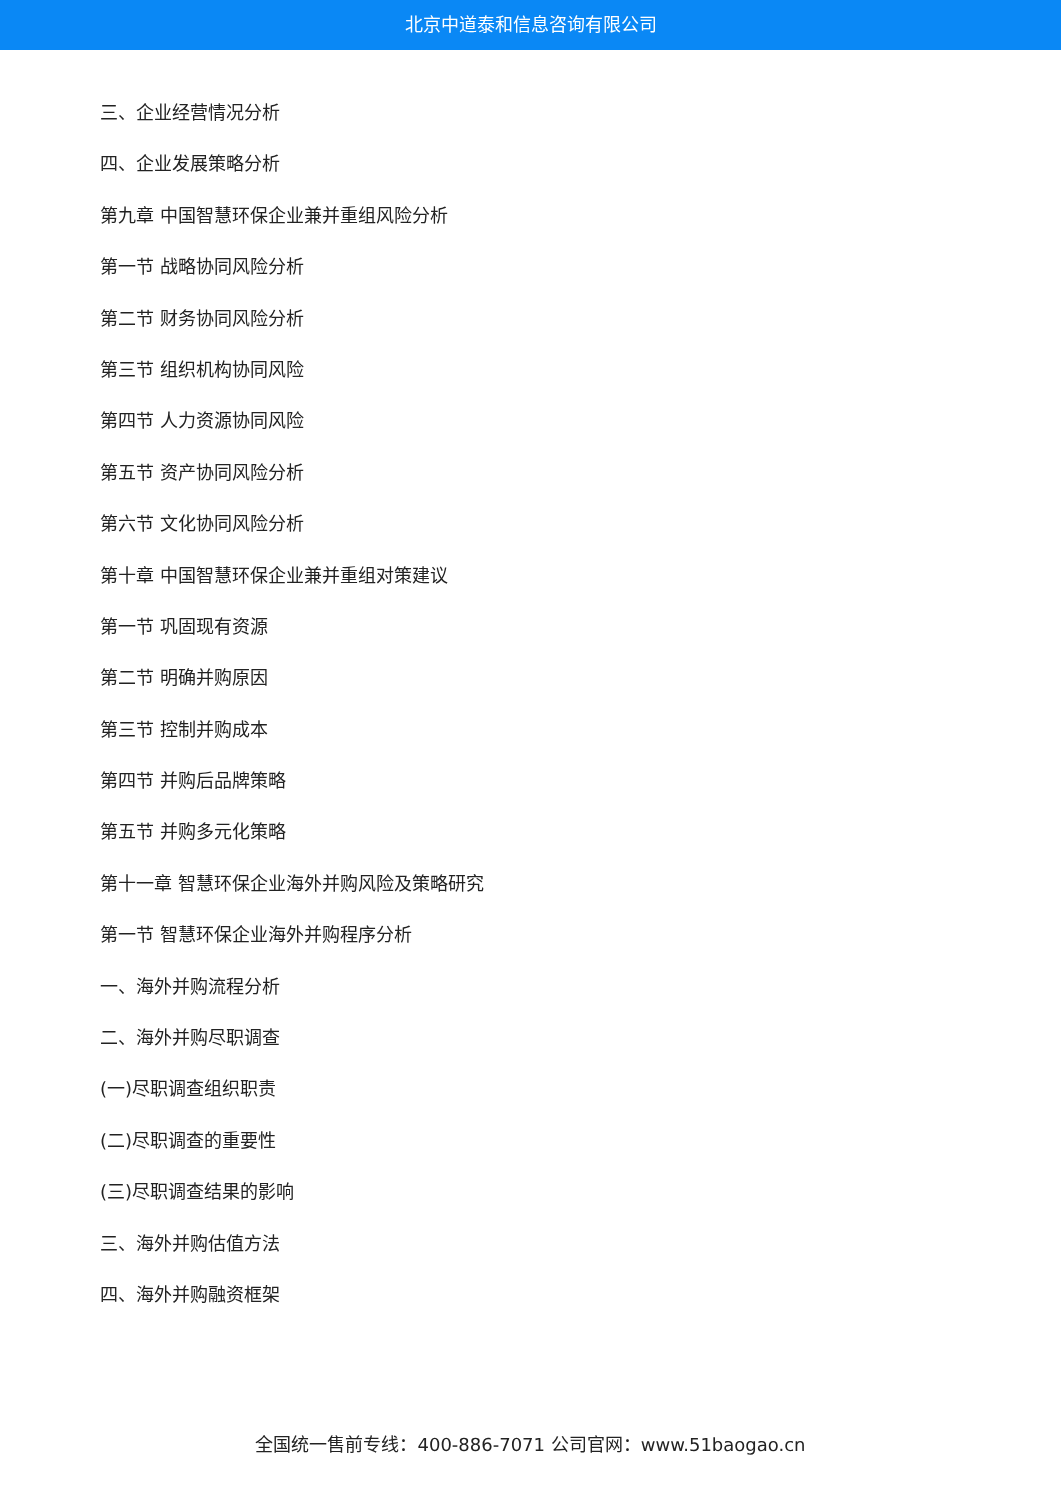北京中道泰和信息咨询有限公司
三、企业经营情况分析
四、企业发展策略分析
第九章 中国智慧环保企业兼并重组风险分析
第一节 战略协同风险分析
第二节 财务协同风险分析
第三节 组织机构协同风险
第四节 人力资源协同风险
第五节 资产协同风险分析
第六节 文化协同风险分析
第十章 中国智慧环保企业兼并重组对策建议
第一节 巩固现有资源
第二节 明确并购原因
第三节 控制并购成本
第四节 并购后品牌策略
第五节 并购多元化策略
第十一章 智慧环保企业海外并购风险及策略研究
第一节 智慧环保企业海外并购程序分析
一、海外并购流程分析
二、海外并购尽职调查
(一)尽职调查组织职责
(二)尽职调查的重要性
(三)尽职调查结果的影响
三、海外并购估值方法
四、海外并购融资框架
全国统一售前专线：400-886-7071 公司官网：www.51baogao.cn